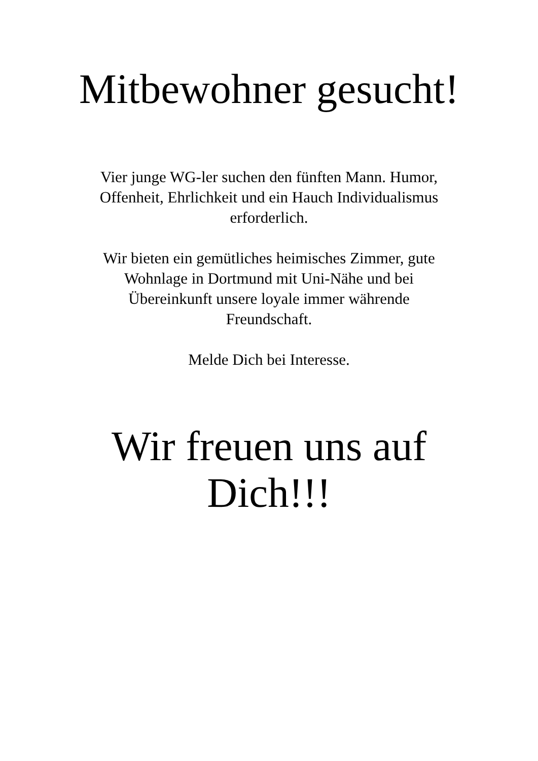Mitbewohner gesucht!
Vier junge WG-ler suchen den fünften Mann. Humor, Offenheit, Ehrlichkeit und ein Hauch Individualismus erforderlich.
Wir bieten ein gemütliches heimisches Zimmer, gute
Wohnlage in Dortmund mit Uni-Nähe und bei
Übereinkunft unsere loyale immer währende
Freundschaft.
Melde Dich bei Interesse.
Wir freuen uns auf
Dich!!!